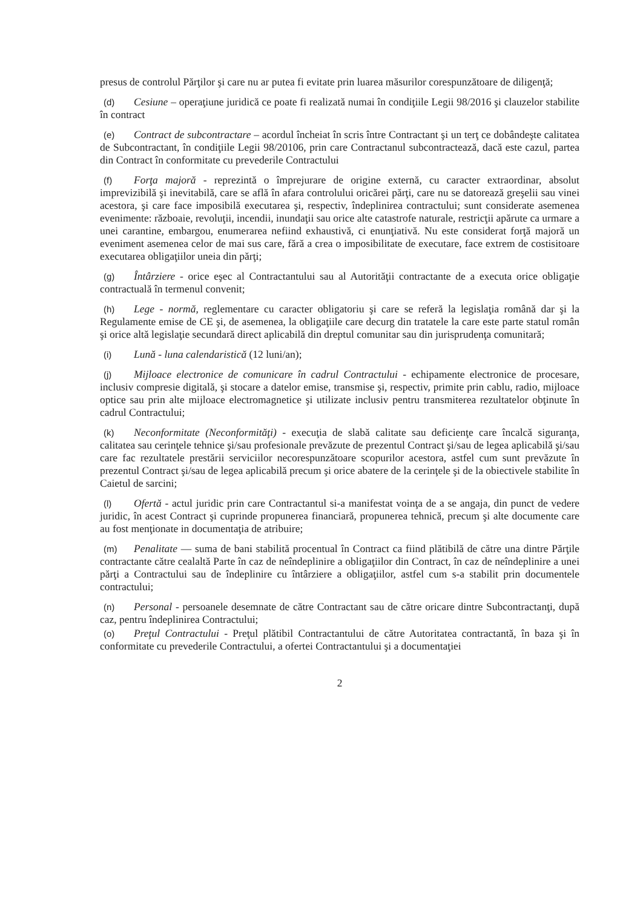presus de controlul Părţilor şi care nu ar putea fi evitate prin luarea măsurilor corespunzătoare de diligenţă;
(d) Cesiune – operaţiune juridică ce poate fi realizată numai în condiţiile Legii 98/2016 şi clauzelor stabilite în contract
(e) Contract de subcontractare – acordul încheiat în scris între Contractant şi un terţ ce dobândeşte calitatea de Subcontractant, în condiţiile Legii 98/20106, prin care Contractanul subcontractează, dacă este cazul, partea din Contract în conformitate cu prevederile Contractului
(f) Forţa majoră - reprezintă o împrejurare de origine externă, cu caracter extraordinar, absolut imprevizibilă şi inevitabilă, care se află în afara controlului oricărei părţi, care nu se datorează greşelii sau vinei acestora, şi care face imposibilă executarea şi, respectiv, îndeplinirea contractului; sunt considerate asemenea evenimente: războaie, revoluţii, incendii, inundaţii sau orice alte catastrofe naturale, restricţii apărute ca urmare a unei carantine, embargou, enumerarea nefiind exhaustivă, ci enunţiativă. Nu este considerat forţă majoră un eveniment asemenea celor de mai sus care, fără a crea o imposibilitate de executare, face extrem de costisitoare executarea obligaţiilor uneia din părţi;
(g) Întârziere - orice eşec al Contractantului sau al Autorităţii contractante de a executa orice obligaţie contractuală în termenul convenit;
(h) Lege - normă, reglementare cu caracter obligatoriu şi care se referă la legislaţia română dar şi la Regulamente emise de CE şi, de asemenea, la obligaţiile care decurg din tratatele la care este parte statul român şi orice altă legislaţie secundară direct aplicabilă din dreptul comunitar sau din jurisprudenţa comunitară;
(i) Lună - luna calendaristică (12 luni/an);
(j) Mijloace electronice de comunicare în cadrul Contractului - echipamente electronice de procesare, inclusiv compresie digitală, şi stocare a datelor emise, transmise şi, respectiv, primite prin cablu, radio, mijloace optice sau prin alte mijloace electromagnetice şi utilizate inclusiv pentru transmiterea rezultatelor obţinute în cadrul Contractului;
(k) Neconformitate (Neconformităţi) - execuţia de slabă calitate sau deficienţe care încalcă siguranţa, calitatea sau cerinţele tehnice şi/sau profesionale prevăzute de prezentul Contract şi/sau de legea aplicabilă şi/sau care fac rezultatele prestării serviciilor necorespunzătoare scopurilor acestora, astfel cum sunt prevăzute în prezentul Contract şi/sau de legea aplicabilă precum şi orice abatere de la cerinţele şi de la obiectivele stabilite în Caietul de sarcini;
(l) Ofertă - actul juridic prin care Contractantul si-a manifestat voinţa de a se angaja, din punct de vedere juridic, în acest Contract şi cuprinde propunerea financiară, propunerea tehnică, precum şi alte documente care au fost menţionate in documentaţia de atribuire;
(m) Penalitate — suma de bani stabilită procentual în Contract ca fiind plătibilă de către una dintre Părţile contractante către cealaltă Parte în caz de neîndeplinire a obligaţiilor din Contract, în caz de neîndeplinire a unei părţi a Contractului sau de îndeplinire cu întârziere a obligaţiilor, astfel cum s-a stabilit prin documentele contractului;
(n) Personal - persoanele desemnate de către Contractant sau de către oricare dintre Subcontractanţi, după caz, pentru îndeplinirea Contractului;
(o) Preţul Contractului - Preţul plătibil Contractantului de către Autoritatea contractantă, în baza şi în conformitate cu prevederile Contractului, a ofertei Contractantului şi a documentaţiei
2